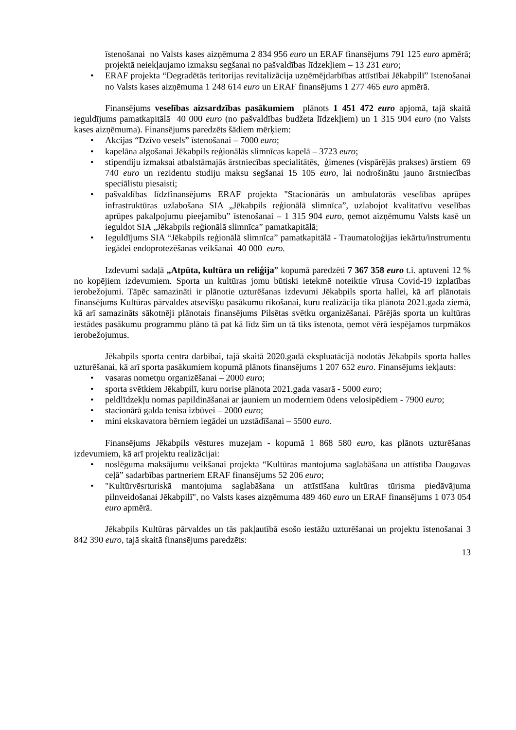īstenošanai no Valsts kases aizņēmuma 2 834 956 euro un ERAF finansējums 791 125 euro apmērā; projektā neiekļaujamo izmaksu segšanai no pašvaldības līdzekļiem – 13 231 euro;
• ERAF projekta “Degradētās teritorijas revitalizācija uzņēmējdarbības attīstībai Jēkabpilī” īstenošanai no Valsts kases aizņēmuma 1 248 614 euro un ERAF finansējums 1 277 465 euro apmērā.
Finansējums veselības aizsardzības pasākumiem plānots 1 451 472 euro apjomā, tajā skaitā ieguldījums pamatkapitālā 40 000 euro (no pašvaldības budžeta līdzekļiem) un 1 315 904 euro (no Valsts kases aizņēmuma). Finansējums paredzēts šādiem mērķiem:
• Akcijas “Dzīvo vesels” īstenošanai – 7000 euro;
• kapelāna algošanai Jēkabpils reģionālās slimnīcas kapelā – 3723 euro;
• stipendiju izmaksai atbalstāmajās ārstniecības specialitātēs, ģimenes (vispārējās prakses) ārstiem 69 740 euro un rezidentu studiju maksu segšanai 15 105 euro, lai nodrošinātu jauno ārstniecības speciālistu piesaisti;
• pašvaldības līdzfinansējums ERAF projekta "Stacionārās un ambulatorās veselības aprūpes infrastruktūras uzlabošana SIA „Jēkabpils reģionālā slimnīca”, uzlabojot kvalitatīvu veselības aprūpes pakalpojumu pieejamību” īstenošanai – 1 315 904 euro, ņemot aizņēmumu Valsts kasē un ieguldot SIA „Jēkabpils reģionālā slimnīca” pamatkapitālā;
• Ieguldījums SIA “Jēkabpils reģionālā slimnīca” pamatkapitālā - Traumatoloģijas iekārtu/instrumentu iegādei endoprotezēšanas veikšanai 40 000 euro.
Izdevumi sadaļā „Atpūta, kultūra un reliģija” kopumā paredzēti 7 367 358 euro t.i. aptuveni 12 % no kopējiem izdevumiem. Sporta un kultūras jomu būtiski ietekmē noteiktie vīrusa Covid-19 izplatības ierobežojumi. Tāpēc samazināti ir plānotie uzturēšanas izdevumi Jēkabpils sporta hallei, kā arī plānotais finansējums Kultūras pārvaldes atsevišķu pasākumu rīkošanai, kuru realizācija tika plānota 2021.gada ziemā, kā arī samazināts sākotnēji plānotais finansējums Pilsētas svētku organizēšanai. Pārējās sporta un kultūras iestādes pasākumu programmu plāno tā pat kā līdz šim un tā tiks īstenota, ņemot vērā iespējamos turpmākos ierobežojumus.
Jēkabpils sporta centra darbībai, tajā skaitā 2020.gadā ekspluatācijā nodotās Jēkabpils sporta halles uzturēšanai, kā arī sporta pasākumiem kopumā plānots finansējums 1 207 652 euro. Finansējums iekļauts:
• vasaras nometņu organizēšanai – 2000 euro;
• sporta svētkiem Jēkabpilī, kuru norise plānota 2021.gada vasarā - 5000 euro;
• peldlīdzekļu nomas papildināšanai ar jauniem un moderniem ūdens velosipēdiem - 7900 euro;
• stacionārā galda tenisa izbūvei – 2000 euro;
• mini ekskavatora bērniem iegādei un uzstādīšanai – 5500 euro.
Finansējums Jēkabpils vēstures muzejam - kopumā 1 868 580 euro, kas plānots uzturēšanas izdevumiem, kā arī projektu realizācijai:
• noslēguma maksājumu veikšanai projekta “Kultūras mantojuma saglabāšana un attīstība Daugavas ceļā” sadarbības partneriem ERAF finansējums 52 206 euro;
• "Kultūrvēsrturiskā mantojuma saglabāšana un attīstīšana kultūras tūrisma piedāvājuma pilnveidošanai Jēkabpilī", no Valsts kases aizņēmuma 489 460 euro un ERAF finansējums 1 073 054 euro apmērā.
Jēkabpils Kultūras pārvaldes un tās pakļautībā esošo iestāžu uzturēšanai un projektu īstenošanai 3 842 390 euro, tajā skaitā finansējums paredzēts:
13